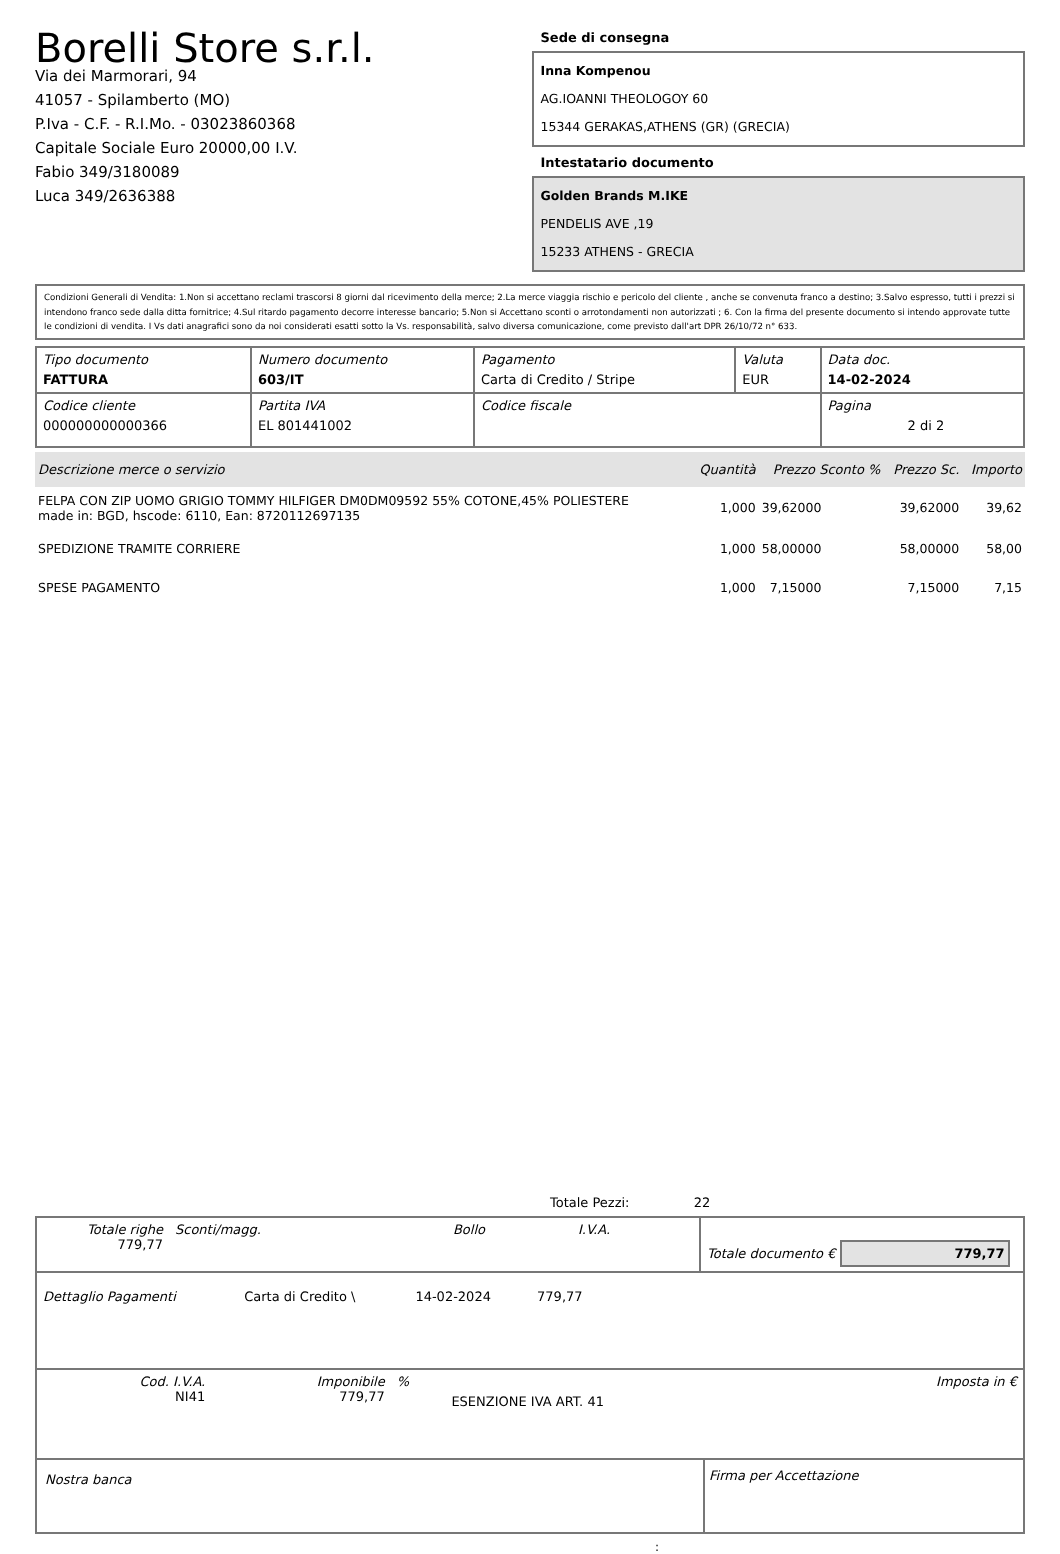Borelli Store s.r.l.
Via dei Marmorari, 94
41057 - Spilamberto (MO)
P.Iva - C.F. - R.I.Mo. - 03023860368
Capitale Sociale Euro 20000,00 I.V.
Fabio 349/3180089
Luca 349/2636388
Sede di consegna
Inna Kompenou
AG.IOANNI THEOLOGOY 60
15344 GERAKAS,ATHENS (GR) (GRECIA)
Intestatario documento
Golden Brands M.IKE
PENDELIS AVE ,19
15233 ATHENS - GRECIA
Condizioni Generali di Vendita: 1.Non si accettano reclami trascorsi 8 giorni dal ricevimento della merce; 2.La merce viaggia rischio e pericolo del cliente , anche se convenuta franco a destino; 3.Salvo espresso, tutti i prezzi si intendono franco sede dalla ditta fornitrice; 4.Sul ritardo pagamento decorre interesse bancario; 5.Non si Accettano sconti o arrotondamenti non autorizzati ; 6. Con la firma del presente documento si intendo approvate tutte le condizioni di vendita. I Vs dati anagrafici sono da noi considerati esatti sotto la Vs. responsabilità, salvo diversa comunicazione, come previsto dall'art DPR 26/10/72 n° 633.
| Tipo documento FATTURA | Numero documento 603/IT | Pagamento Carta di Credito / Stripe | Valuta EUR | Data doc. 14-02-2024 |
| Codice cliente 000000000000366 | Partita IVA EL 801441002 | Codice fiscale | | Pagina 2 di 2 |
| Descrizione merce o servizio | Quantità | Prezzo Sconto % | Prezzo Sc. | Importo |
| --- | --- | --- | --- | --- |
| FELPA CON ZIP UOMO GRIGIO TOMMY HILFIGER DM0DM09592 55% COTONE,45% POLIESTERE made in: BGD, hscode: 6110, Ean: 8720112697135 | 1,000 | 39,62000 | 39,62000 | 39,62 |
| SPEDIZIONE TRAMITE CORRIERE | 1,000 | 58,00000 | 58,00000 | 58,00 |
| SPESE PAGAMENTO | 1,000 | 7,15000 | 7,15000 | 7,15 |
Totale Pezzi: 22
| Totale righe 779,77 | Sconti/magg. | Bollo | I.V.A. | Totale documento € 779,77 |
| Dettaglio Pagamenti | Carta di Credito \ | 14-02-2024 | 779,77 | |
| Cod. I.V.A. NI41 | Imponibile 779,77 | % | ESENZIONE IVA ART. 41 | Imposta in € |
| Nostra banca | Firma per Accettazione |
: